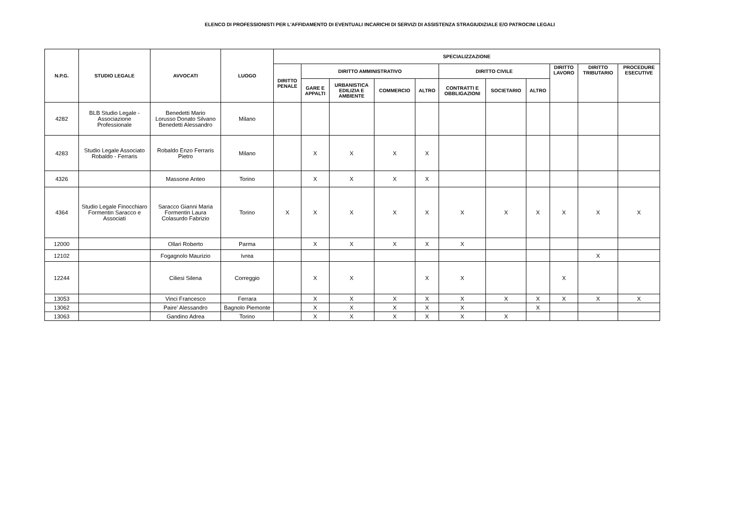ELENCO DI PROFESSIONISTI PER L'AFFIDAMENTO DI EVENTUALI INCARICHI DI SERVIZI DI ASSISTENZA STRAGIUDIZIALE E/O PATROCINI LEGALI
| N.P.G. | STUDIO LEGALE | AVVOCATI | LUOGO | SPECIALIZZAZIONE | | | | | | | | | | |
| --- | --- | --- | --- | --- | --- | --- | --- | --- | --- | --- | --- | --- | --- | --- |
| | | | | DIRITTO PENALE | DIRITTO AMMINISTRATIVO | | | | DIRITTO CIVILE | | | DIRITTO LAVORO | DIRITTO TRIBUTARIO | PROCEDURE ESECUTIVE |
| | | | | | GARE E APPALTI | URBANISTICA EDILIZIA E AMBIENTE | COMMERCIO | ALTRO | CONTRATTI E OBBLIGAZIONI | SOCIETARIO | ALTRO | | | |
| 4282 | BLB Studio Legale - Associazione Professionale | Benedetti Mario Lorusso Donato Silvano Benedetti Alessandro | Milano | | | | | | | | | | | |
| 4283 | Studio Legale Associato Robaldo - Ferraris | Robaldo Enzo Ferraris Pietro | Milano | | X | X | X | X | | | | | | |
| 4326 | | Massone Anteo | Torino | | X | X | X | X | | | | | | |
| 4364 | Studio Legale Finocchiaro Formentin Saracco e Associati | Saracco Gianni Maria Formentin Laura Colasurdo Fabrizio | Torino | X | X | X | X | X | X | X | X | X | X | X |
| 12000 | | Ollari Roberto | Parma | | X | X | X | X | X | | | | | |
| 12102 | | Fogagnolo Maurizio | Ivrea | | | | | | | | | | X | |
| 12244 | | Ciliesi Silena | Correggio | | X | X | | X | X | | | X | | |
| 13053 | | Vinci Francesco | Ferrara | | X | X | X | X | X | X | X | X | X | X |
| 13062 | | Paire' Alessandro | Bagnolo Piemonte | | X | X | X | X | X | | X | | | |
| 13063 | | Gandino Adrea | Torino | | X | X | X | X | X | X | | | | |